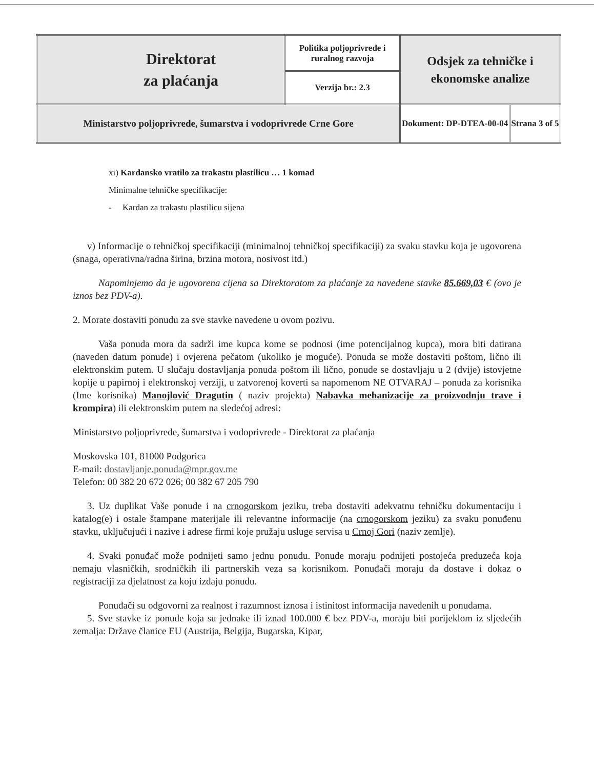| Direktorat za plaćanja | Politika poljoprivrede i ruralnog razvoja | Odsjek za tehničke i ekonomske analize |
| | Verzija br.: 2.3 | |
| Ministarstvo poljoprivrede, šumarstva i vodoprivrede Crne Gore | | / Dokument: DP-DTEA-00-04 / Strana 3 of 5 / |
xi) Kardansko vratilo za trakastu plastilicu … 1 komad
Minimalne tehničke specifikacije:
- Kardan za trakastu plastilicu sijena
v) Informacije o tehničkoj specifikaciji (minimalnoj tehničkoj specifikaciji) za svaku stavku koja je ugovorena (snaga, operativna/radna širina, brzina motora, nosivost itd.)
Napominjemo da je ugovorena cijena sa Direktoratom za plaćanje za navedene stavke 85.669,03 € (ovo je iznos bez PDV-a).
2. Morate dostaviti ponudu za sve stavke navedene u ovom pozivu.
Vaša ponuda mora da sadrži ime kupca kome se podnosi (ime potencijalnog kupca), mora biti datirana (naveden datum ponude) i ovjerena pečatom (ukoliko je moguće). Ponuda se može dostaviti poštom, lično ili elektronskim putem. U slučaju dostavljanja ponuda poštom ili lično, ponude se dostavljaju u 2 (dvije) istovjetne kopije u papirnoj i elektronskoj verziji, u zatvorenoj koverti sa napomenom NE OTVARAJ – ponuda za korisnika (Ime korisnika) Manojlović Dragutin ( naziv projekta) Nabavka mehanizacije za proizvodnju trave i krompira) ili elektronskim putem na sledećoj adresi:
Ministarstvo poljoprivrede, šumarstva i vodoprivrede - Direktorat za plaćanja
Moskovska 101, 81000 Podgorica
E-mail: dostavljanje.ponuda@mpr.gov.me
Telefon: 00 382 20 672 026; 00 382 67 205 790
3. Uz duplikat Vaše ponude i na crnogorskom jeziku, treba dostaviti adekvatnu tehničku dokumentaciju i katalog(e) i ostale štampane materijale ili relevantne informacije (na crnogorskom jeziku) za svaku ponuđenu stavku, uključujući i nazive i adrese firmi koje pružaju usluge servisa u Crnoj Gori (naziv zemlje).
4. Svaki ponuđač može podnijeti samo jednu ponudu. Ponude moraju podnijeti postojeća preduzeća koja nemaju vlasničkih, srodničkih ili partnerskih veza sa korisnikom. Ponuđači moraju da dostave i dokaz o registraciji za djelatnost za koju izdaju ponudu.
Ponuđači su odgovorni za realnost i razumnost iznosa i istinitost informacija navedenih u ponudama.
5. Sve stavke iz ponude koja su jednake ili iznad 100.000 € bez PDV-a, moraju biti porijeklom iz sljedećih zemalja: Države članice EU (Austrija, Belgija, Bugarska, Kipar,